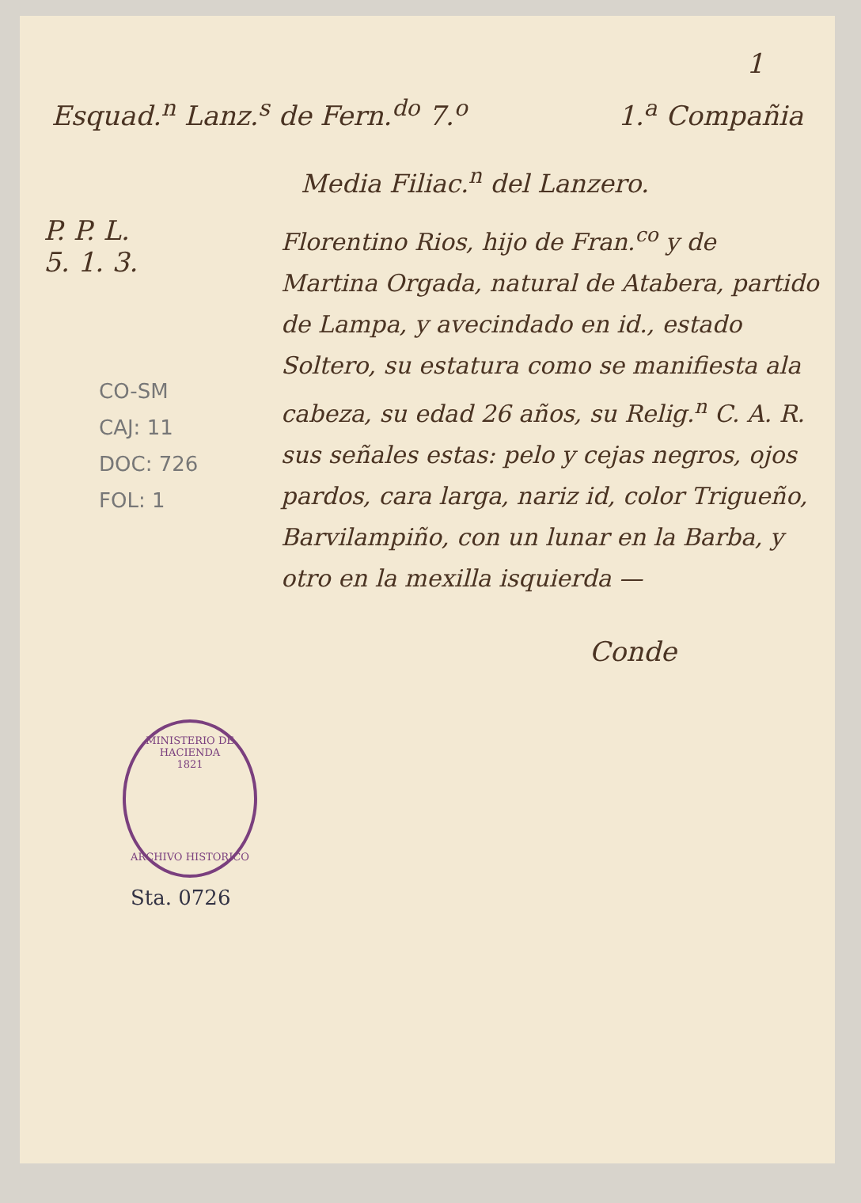1
Esquad.<sup>n</sup> Lanz.<sup>s</sup> de Fern.<sup>do</sup> 7.<sup>o</sup> 1.<sup>a</sup> Compañia
Media Filiac.<sup>n</sup> del Lanzero.
P. P. L.
5. 1. 3.
CO-SM
CAJ: 11
DOC: 726
FOL: 1
Florentino Rios, hijo de Fran.<sup>co</sup> y de Martina Orgada, natural de Atabera, partido de Lampa, y avecindado en id., estado Soltero, su estatura como se manifiesta ala cabeza, su edad 26 años, su Relig.<sup>n</sup> C. A. R. sus señales estas: pelo y cejas negros, ojos pardos, cara larga, nariz id, color Trigueño, Barvilampiño, con un lunar en la Barba, y otro en la mexilla isquierda —
Conde
MINISTERIO DE HACIENDA
1821
ARCHIVO HISTORICO
Sta. 0726